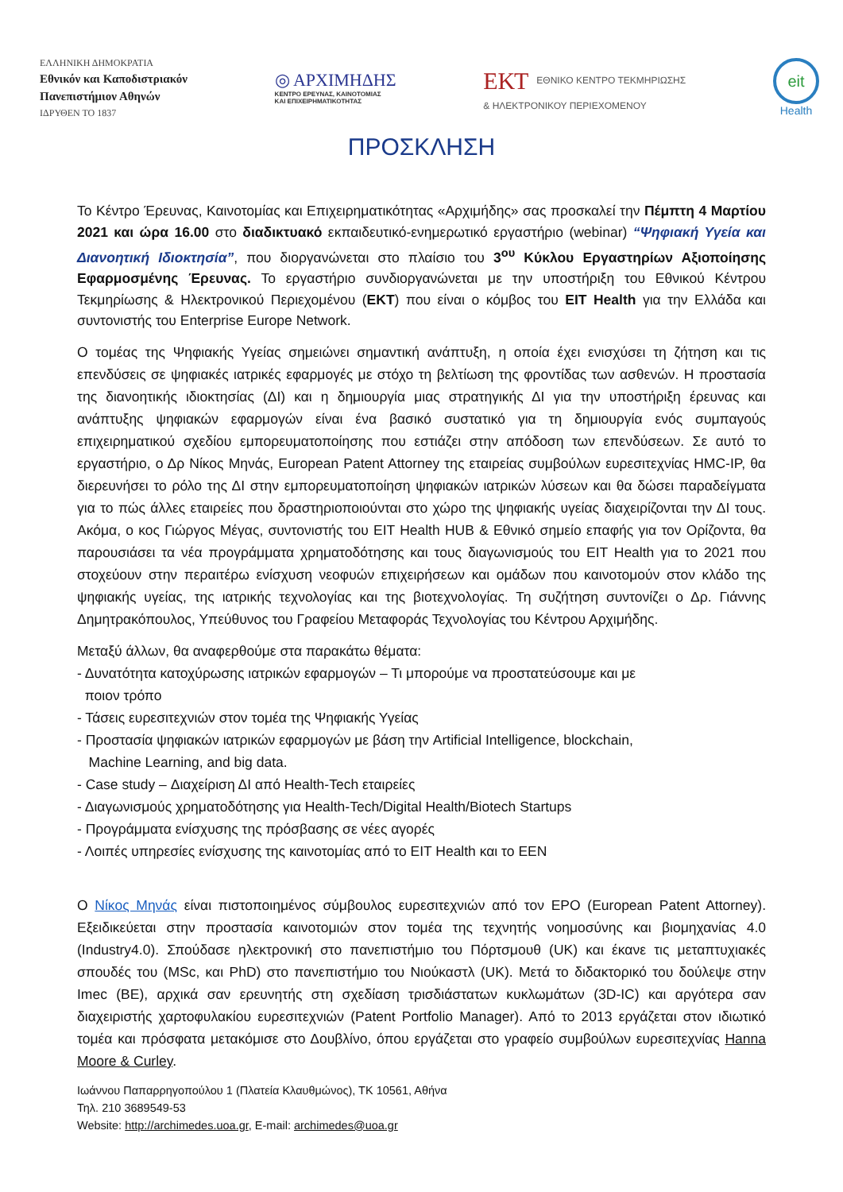ΕΛΛΗΝΙΚΗ ΔΗΜΟΚΡΑΤΙΑ
Εθνικόν και Καποδιστριακόν
Πανεπιστήμιον Αθηνών
ΙΔΡΥΘΕΝ ΤΟ 1837
◎ ΑΡΧΙΜΗΔΗΣ
ΚΕΝΤΡΟ ΕΡΕΥΝΑΣ, ΚΑΙΝΟΤΟΜΙΑΣ
ΚΑΙ ΕΠΙΧΕΙΡΗΜΑΤΙΚΟΤΗΤΑΣ
ΕΚΤ ΕΘΝΙΚΟ ΚΕΝΤΡΟ ΤΕΚΜΗΡΙΩΣΗΣ
& ΗΛΕΚΤΡΟΝΙΚΟΥ ΠΕΡΙΕΧΟΜΕΝΟΥ
eit
Health
ΠΡΟΣΚΛΗΣΗ
Το Κέντρο Έρευνας, Καινοτομίας και Επιχειρηματικότητας «Αρχιμήδης» σας προσκαλεί την Πέμπτη 4 Μαρτίου 2021 και ώρα 16.00 στο διαδικτυακό εκπαιδευτικό-ενημερωτικό εργαστήριο (webinar) “Ψηφιακή Υγεία και Διανοητική Ιδιοκτησία”, που διοργανώνεται στο πλαίσιο του 3<sup>ου</sup> Κύκλου Εργαστηρίων Αξιοποίησης Εφαρμοσμένης Έρευνας. Το εργαστήριο συνδιοργανώνεται με την υποστήριξη του Εθνικού Κέντρου Τεκμηρίωσης & Ηλεκτρονικού Περιεχομένου (ΕΚΤ) που είναι ο κόμβος του EIT Health για την Ελλάδα και συντονιστής του Enterprise Europe Network.
Ο τομέας της Ψηφιακής Υγείας σημειώνει σημαντική ανάπτυξη, η οποία έχει ενισχύσει τη ζήτηση και τις επενδύσεις σε ψηφιακές ιατρικές εφαρμογές με στόχο τη βελτίωση της φροντίδας των ασθενών. Η προστασία της διανοητικής ιδιοκτησίας (ΔΙ) και η δημιουργία μιας στρατηγικής ΔΙ για την υποστήριξη έρευνας και ανάπτυξης ψηφιακών εφαρμογών είναι ένα βασικό συστατικό για τη δημιουργία ενός συμπαγούς επιχειρηματικού σχεδίου εμπορευματοποίησης που εστιάζει στην απόδοση των επενδύσεων. Σε αυτό το εργαστήριο, ο Δρ Νίκος Μηνάς, European Patent Attorney της εταιρείας συμβούλων ευρεσιτεχνίας HMC-IP, θα διερευνήσει το ρόλο της ΔΙ στην εμπορευματοποίηση ψηφιακών ιατρικών λύσεων και θα δώσει παραδείγματα για το πώς άλλες εταιρείες που δραστηριοποιούνται στο χώρο της ψηφιακής υγείας διαχειρίζονται την ΔΙ τους. Ακόμα, ο κος Γιώργος Μέγας, συντονιστής του EIT Health HUB & Εθνικό σημείο επαφής για τον Ορίζοντα, θα παρουσιάσει τα νέα προγράμματα χρηματοδότησης και τους διαγωνισμούς του EIT Health για το 2021 που στοχεύουν στην περαιτέρω ενίσχυση νεοφυών επιχειρήσεων και ομάδων που καινοτομούν στον κλάδο της ψηφιακής υγείας, της ιατρικής τεχνολογίας και της βιοτεχνολογίας. Τη συζήτηση συντονίζει ο Δρ. Γιάννης Δημητρακόπουλος, Υπεύθυνος του Γραφείου Μεταφοράς Τεχνολογίας του Κέντρου Αρχιμήδης.
Μεταξύ άλλων, θα αναφερθούμε στα παρακάτω θέματα:
- Δυνατότητα κατοχύρωσης ιατρικών εφαρμογών – Τι μπορούμε να προστατεύσουμε και με
ποιον τρόπο
- Τάσεις ευρεσιτεχνιών στον τομέα της Ψηφιακής Υγείας
- Προστασία ψηφιακών ιατρικών εφαρμογών με βάση την Artificial Intelligence, blockchain,
Machine Learning, and big data.
- Case study – Διαχείριση ΔΙ από Health-Tech εταιρείες
- Διαγωνισμούς χρηματοδότησης για Health-Tech/Digital Health/Biotech Startups
- Προγράμματα ενίσχυσης της πρόσβασης σε νέες αγορές
- Λοιπές υπηρεσίες ενίσχυσης της καινοτομίας από το EIT Health και το EEN
Ο Νίκος Μηνάς είναι πιστοποιημένος σύμβουλος ευρεσιτεχνιών από τον EPO (European Patent Attorney). Εξειδικεύεται στην προστασία καινοτομιών στον τομέα της τεχνητής νοημοσύνης και βιομηχανίας 4.0 (Industry4.0). Σπούδασε ηλεκτρονική στο πανεπιστήμιο του Πόρτσμουθ (UK) και έκανε τις μεταπτυχιακές σπουδές του (MSc, και PhD) στο πανεπιστήμιο του Νιούκαστλ (UK). Μετά το διδακτορικό του δούλεψε στην Imec (BE), αρχικά σαν ερευνητής στη σχεδίαση τρισδιάστατων κυκλωμάτων (3D-IC) και αργότερα σαν διαχειριστής χαρτοφυλακίου ευρεσιτεχνιών (Patent Portfolio Manager). Από το 2013 εργάζεται στον ιδιωτικό τομέα και πρόσφατα μετακόμισε στο Δουβλίνο, όπου εργάζεται στο γραφείο συμβούλων ευρεσιτεχνίας Hanna Moore & Curley.
Ιωάννου Παπαρρηγοπούλου 1 (Πλατεία Κλαυθμώνος), ΤΚ 10561, Αθήνα
Τηλ. 210 3689549-53
Website: http://archimedes.uoa.gr, E-mail: archimedes@uoa.gr